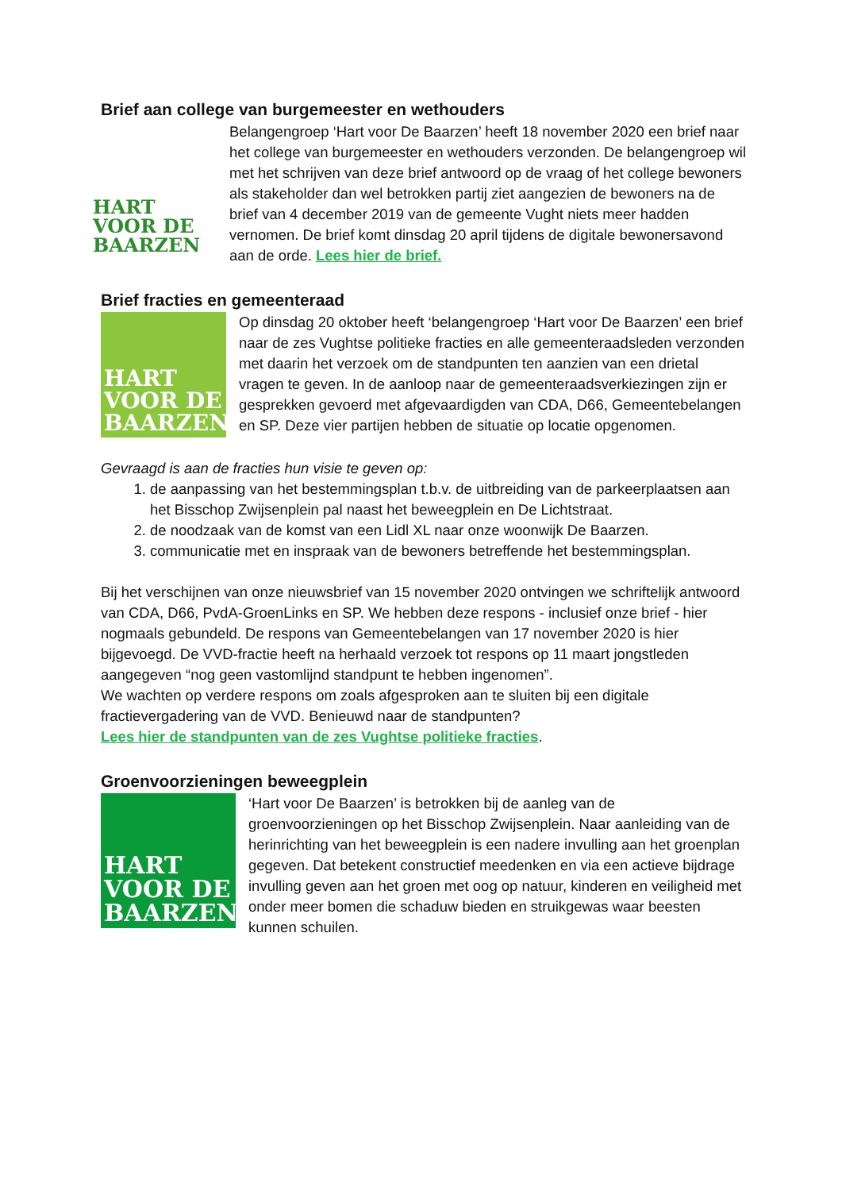Brief aan college van burgemeester en wethouders
HART
VOOR DE
BAARZEN
Belangengroep ‘Hart voor De Baarzen’ heeft 18 november 2020 een brief naar het college van burgemeester en wethouders verzonden. De belangengroep wil met het schrijven van deze brief antwoord op de vraag of het college bewoners als stakeholder dan wel betrokken partij ziet aangezien de bewoners na de brief van 4 december 2019 van de gemeente Vught niets meer hadden vernomen. De brief komt dinsdag 20 april tijdens de digitale bewonersavond aan de orde. Lees hier de brief.
Brief fracties en gemeenteraad
HART
VOOR DE
BAARZEN
Op dinsdag 20 oktober heeft ‘belangengroep ‘Hart voor De Baarzen’ een brief naar de zes Vughtse politieke fracties en alle gemeenteraadsleden verzonden met daarin het verzoek om de standpunten ten aanzien van een drietal vragen te geven. In de aanloop naar de gemeenteraadsverkiezingen zijn er gesprekken gevoerd met afgevaardigden van CDA, D66, Gemeentebelangen en SP. Deze vier partijen hebben de situatie op locatie opgenomen.
Gevraagd is aan de fracties hun visie te geven op:
1. de aanpassing van het bestemmingsplan t.b.v. de uitbreiding van de parkeerplaatsen aan het Bisschop Zwijsenplein pal naast het beweegplein en De Lichtstraat.
2. de noodzaak van de komst van een Lidl XL naar onze woonwijk De Baarzen.
3. communicatie met en inspraak van de bewoners betreffende het bestemmingsplan.
Bij het verschijnen van onze nieuwsbrief van 15 november 2020 ontvingen we schriftelijk antwoord van CDA, D66, PvdA-GroenLinks en SP. We hebben deze respons - inclusief onze brief - hier nogmaals gebundeld. De respons van Gemeentebelangen van 17 november 2020 is hier bijgevoegd. De VVD-fractie heeft na herhaald verzoek tot respons op 11 maart jongstleden aangegeven “nog geen vastomlijnd standpunt te hebben ingenomen”.
We wachten op verdere respons om zoals afgesproken aan te sluiten bij een digitale fractievergadering van de VVD. Benieuwd naar de standpunten?
Lees hier de standpunten van de zes Vughtse politieke fracties.
Groenvoorzieningen beweegplein
HART
VOOR DE
BAARZEN
‘Hart voor De Baarzen’ is betrokken bij de aanleg van de groenvoorzieningen op het Bisschop Zwijsenplein. Naar aanleiding van de herinrichting van het beweegplein is een nadere invulling aan het groenplan gegeven. Dat betekent constructief meedenken en via een actieve bijdrage invulling geven aan het groen met oog op natuur, kinderen en veiligheid met onder meer bomen die schaduw bieden en struikgewas waar beesten kunnen schuilen.